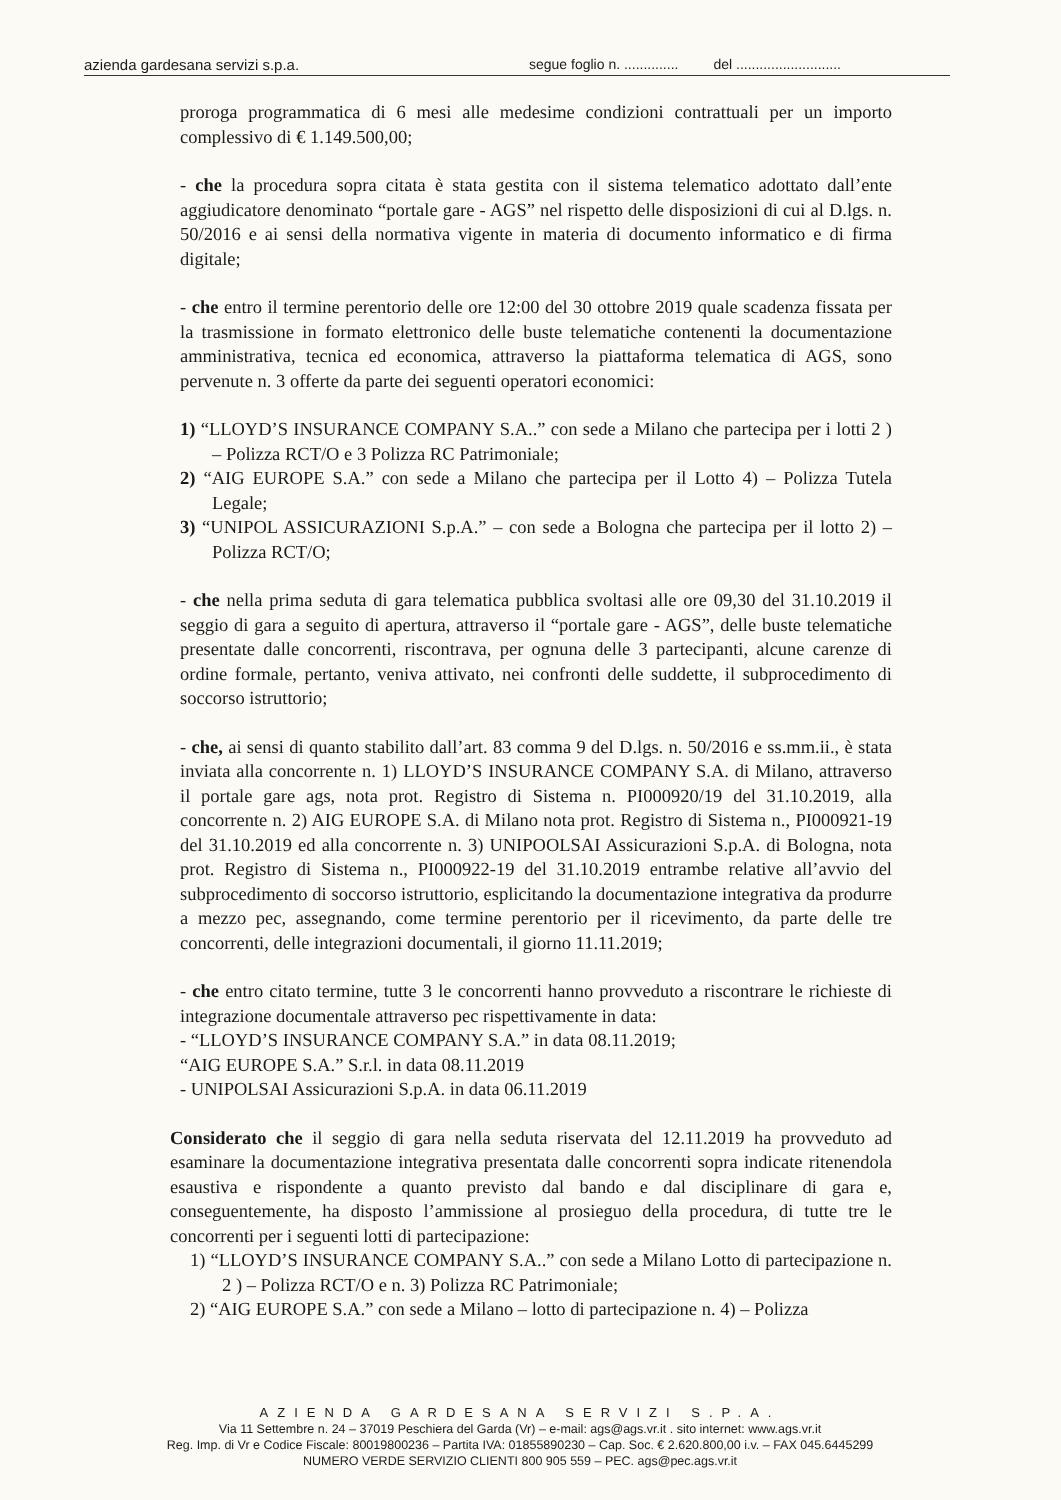azienda gardesana servizi s.p.a. segue foglio n. .............. del ...........................
proroga programmatica di 6 mesi alle medesime condizioni contrattuali per un importo complessivo di € 1.149.500,00;
- che la procedura sopra citata è stata gestita con il sistema telematico adottato dall’ente aggiudicatore denominato “portale gare - AGS” nel rispetto delle disposizioni di cui al D.lgs. n. 50/2016 e ai sensi della normativa vigente in materia di documento informatico e di firma digitale;
- che entro il termine perentorio delle ore 12:00 del 30 ottobre 2019 quale scadenza fissata per la trasmissione in formato elettronico delle buste telematiche contenenti la documentazione amministrativa, tecnica ed economica, attraverso la piattaforma telematica di AGS, sono pervenute n. 3 offerte da parte dei seguenti operatori economici:
1) “LLOYD’S INSURANCE COMPANY S.A..” con sede a Milano che partecipa per i lotti 2 ) – Polizza RCT/O e 3 Polizza RC Patrimoniale;
2) “AIG EUROPE S.A.” con sede a Milano che partecipa per il Lotto 4) – Polizza Tutela Legale;
3) “UNIPOL ASSICURAZIONI S.p.A.” – con sede a Bologna che partecipa per il lotto 2) – Polizza RCT/O;
- che nella prima seduta di gara telematica pubblica svoltasi alle ore 09,30 del 31.10.2019 il seggio di gara a seguito di apertura, attraverso il “portale gare - AGS”, delle buste telematiche presentate dalle concorrenti, riscontrava, per ognuna delle 3 partecipanti, alcune carenze di ordine formale, pertanto, veniva attivato, nei confronti delle suddette, il subprocedimento di soccorso istruttorio;
- che, ai sensi di quanto stabilito dall’art. 83 comma 9 del D.lgs. n. 50/2016 e ss.mm.ii., è stata inviata alla concorrente n. 1) LLOYD’S INSURANCE COMPANY S.A. di Milano, attraverso il portale gare ags, nota prot. Registro di Sistema n. PI000920/19 del 31.10.2019, alla concorrente n. 2) AIG EUROPE S.A. di Milano nota prot. Registro di Sistema n., PI000921-19 del 31.10.2019 ed alla concorrente n. 3) UNIPOOLSAI Assicurazioni S.p.A. di Bologna, nota prot. Registro di Sistema n., PI000922-19 del 31.10.2019 entrambe relative all’avvio del subprocedimento di soccorso istruttorio, esplicitando la documentazione integrativa da produrre a mezzo pec, assegnando, come termine perentorio per il ricevimento, da parte delle tre concorrenti, delle integrazioni documentali, il giorno 11.11.2019;
- che entro citato termine, tutte 3 le concorrenti hanno provveduto a riscontrare le richieste di integrazione documentale attraverso pec rispettivamente in data:
- “LLOYD’S INSURANCE COMPANY S.A.” in data 08.11.2019;
“AIG EUROPE S.A.” S.r.l. in data 08.11.2019
- UNIPOLSAI Assicurazioni S.p.A. in data 06.11.2019
Considerato che il seggio di gara nella seduta riservata del 12.11.2019 ha provveduto ad esaminare la documentazione integrativa presentata dalle concorrenti sopra indicate ritenendola esaustiva e rispondente a quanto previsto dal bando e dal disciplinare di gara e, conseguentemente, ha disposto l’ammissione al prosieguo della procedura, di tutte tre le concorrenti per i seguenti lotti di partecipazione:
1) “LLOYD’S INSURANCE COMPANY S.A..” con sede a Milano Lotto di partecipazione n. 2 ) – Polizza RCT/O e n. 3) Polizza RC Patrimoniale;
2) “AIG EUROPE S.A.” con sede a Milano – lotto di partecipazione n. 4) – Polizza
AZIENDA GARDESANA SERVIZI S.P.A.
Via 11 Settembre n. 24 – 37019 Peschiera del Garda (Vr) – e-mail: ags@ags.vr.it . sito internet: www.ags.vr.it
Reg. Imp. di Vr e Codice Fiscale: 80019800236 – Partita IVA: 01855890230 – Cap. Soc. € 2.620.800,00 i.v. – FAX 045.6445299
NUMERO VERDE SERVIZIO CLIENTI 800 905 559 – PEC. ags@pec.ags.vr.it